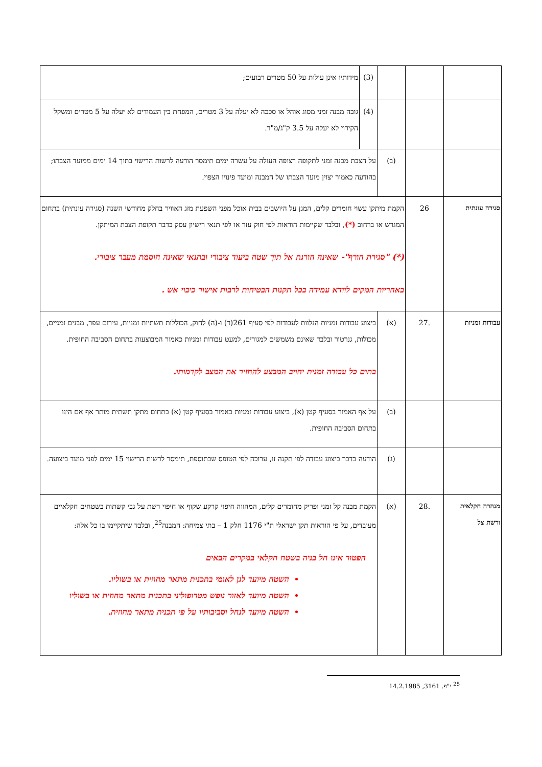| | | | (3) | מידותיו אינן עולות על 50 מטרים רבועים; |
| | | | (4) | גובה מבנה זמני מסוג אוהל או סככה לא יעלה על 3 מטרים, המפחת בין העמודים לא יעלה על 5 מטרים ומשקל הקירוי לא יעלה על 3.5 ק"ג/מ"ר. |
| | | (ב) | על הצבת מבנה זמני לתקופה רצופה העולה על עשרה ימים תימסר הודעה לרשות הרישוי בתוך 14 ימים ממועד הצבתו; בהודעה כאמור יצוין מועד הצבתו של המבנה ומועד פינויו הצפוי. | |
| סגירה עונתית | 26 | הקמת מיתקן עשוי חומרים קלים, המגן על היושבים בבית אוכל מפני השפעת מזג האוויר בחלק מחודשי השנה (סגירה עונתית) בתחום המגרש או ברחוב (*) , ובלבד שקיימות הוראות לפי חוק עזר או לפי תנאי רישיון עסק בדבר תקופת הצבת המיתקן. (*) "סגירת חורף"- שאינה חורגת אל תוך שטח ביעוד ציבורי ובתנאי שאינה חוסמת מעבר ציבורי. באחריות המקים לוודא עמידה בכל תקנות הבטיחות לרבות אישור כיבוי אש . | | |
| עבודות זמניות | .27 | (א) | ביצוע עבודות זמניות הנלוות לעבודות לפי סעיף 261(ד) ו-(ה) לחוק, הכוללות תשתיות זמניות, עירום עפר, מבנים זמניים, מכולות, גנרטור ובלבד שאינם משמשים למגורים, למעט עבודות זמניות כאמור המבוצעות בתחום הסביבה החופית. בתום כל עבודה זמנית יחויב המבצע להחזיר את המצב לקדמותו. | |
| | | (ב) | על אף האמור בסעיף קטן (א), ביצוע עבודות זמניות כאמור בסעיף קטן (א) בתחום מתקן תשתית מותר אף אם הינו בתחום הסביבה החופית. | |
| | | (ג) | הודעה בדבר ביצוע עבודה לפי תקנה זו, ערוכה לפי הטופס שבתוספת, תימסר לרשות הרישוי 15 ימים לפני מועד ביצועה. | |
| מנהרה חקלאית ורשת צל | .28 | (א) | הקמת מבנה קל זמני ופריק מחומרים קלים, המהווה חיפוי קרקע שקוף או חיפוי רשת על גבי קשתות בשטחים חקלאיים מעובדים, על פי הוראות תקן ישראלי ת"י 1176 חלק 1 – בתי צמיחה: המבנה<sup>25</sup>, ובלבד שיתקיימו בו כל אלה: הפטור אינו חל בניה בשטח חקלאי במקרים הבאים השטח מיועד לגן לאומי בתכנית מתאר מחוזית או בשוליו. השטח מיועד לאזור נופש מטרופוליני בתכנית מתאר מחוזית או בשוליו השטח מיועד לנחל וסביבותיו על פי תכנית מתאר מחוזית. | |
<sup>25</sup> י"פ. 3161, 14.2.1985